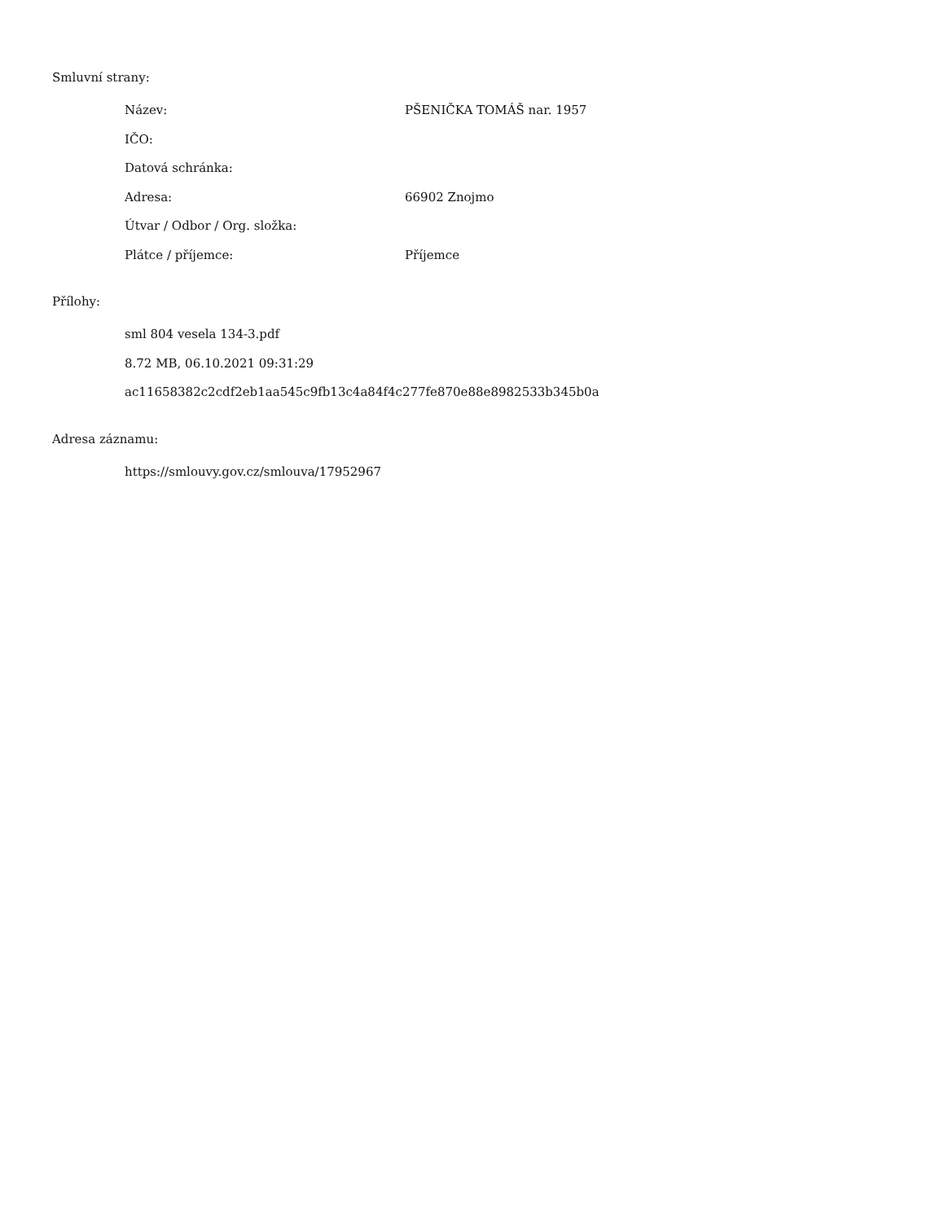Smluvní strany:
Název: PŠENIČKA TOMÁŠ nar. 1957
IČO:
Datová schránka:
Adresa: 66902 Znojmo
Útvar / Odbor / Org. složka:
Plátce / příjemce: Příjemce
Přílohy:
sml 804 vesela 134-3.pdf
8.72 MB, 06.10.2021 09:31:29
ac11658382c2cdf2eb1aa545c9fb13c4a84f4c277fe870e88e8982533b345b0a
Adresa záznamu:
https://smlouvy.gov.cz/smlouva/17952967